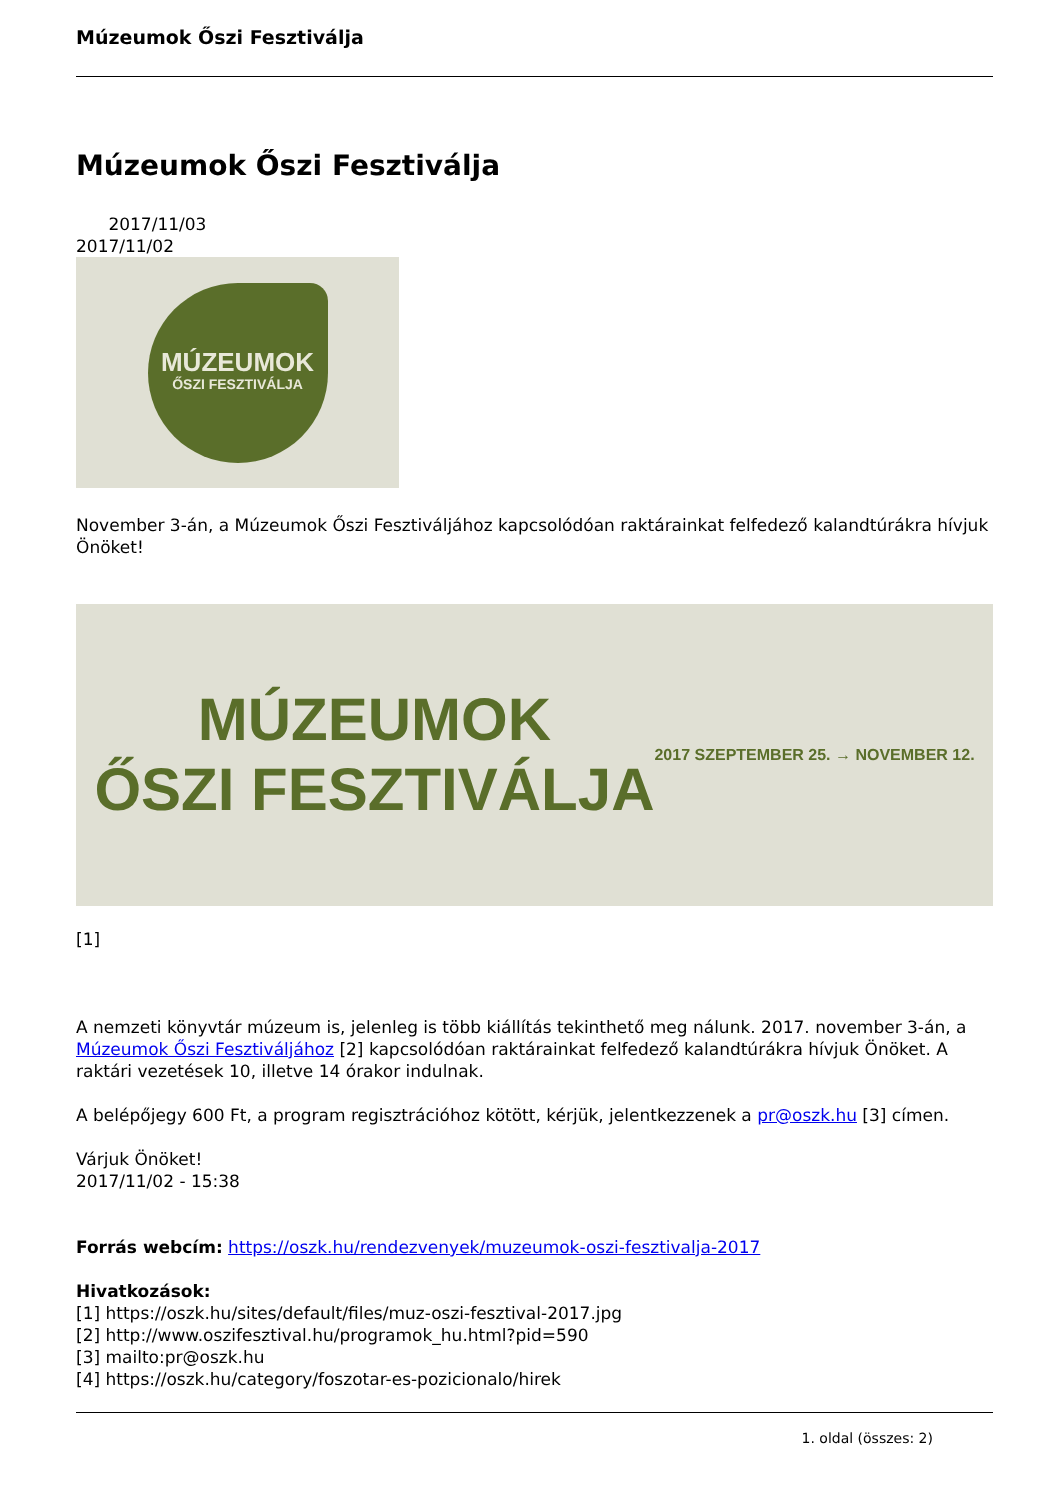Múzeumok Őszi Fesztiválja
Múzeumok Őszi Fesztiválja
2017/11/03
2017/11/02
MÚZEUMOK
ŐSZI FESZTIVÁLJA
November 3-án, a Múzeumok Őszi Fesztiváljához kapcsolódóan raktárainkat felfedező kalandtúrákra hívjuk Önöket!
MÚZEUMOK
ŐSZI FESZTIVÁLJA
2017 SZEPTEMBER 25. → NOVEMBER 12.
[1]
A nemzeti könyvtár múzeum is, jelenleg is több kiállítás tekinthető meg nálunk. 2017. november 3-án, a Múzeumok Őszi Fesztiváljához [2] kapcsolódóan raktárainkat felfedező kalandtúrákra hívjuk Önöket. A raktári vezetések 10, illetve 14 órakor indulnak.
A belépőjegy 600 Ft, a program regisztrációhoz kötött, kérjük, jelentkezzenek a pr@oszk.hu [3] címen.
Várjuk Önöket!
2017/11/02 - 15:38
Forrás webcím: https://oszk.hu/rendezvenyek/muzeumok-oszi-fesztivalja-2017
Hivatkozások:
[1] https://oszk.hu/sites/default/files/muz-oszi-fesztival-2017.jpg
[2] http://www.oszifesztival.hu/programok_hu.html?pid=590
[3] mailto:pr@oszk.hu
[4] https://oszk.hu/category/foszotar-es-pozicionalo/hirek
1. oldal (összes: 2)